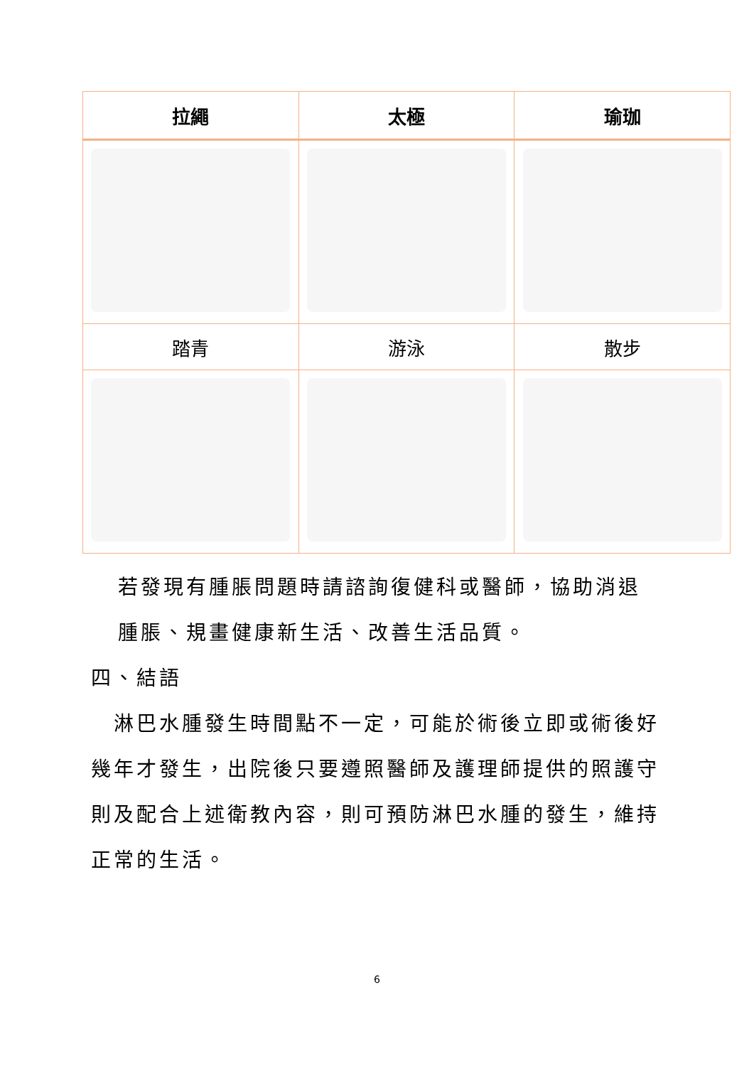| 拉繩 | 太極 | 瑜珈 |
| --- | --- | --- |
| 踏青 | 游泳 | 散步 |
若發現有腫脹問題時請諮詢復健科或醫師，協助消退
腫脹、規畫健康新生活、改善生活品質。
四、結語
　淋巴水腫發生時間點不一定，可能於術後立即或術後好幾年才發生，出院後只要遵照醫師及護理師提供的照護守則及配合上述衛教內容，則可預防淋巴水腫的發生，維持正常的生活。
6